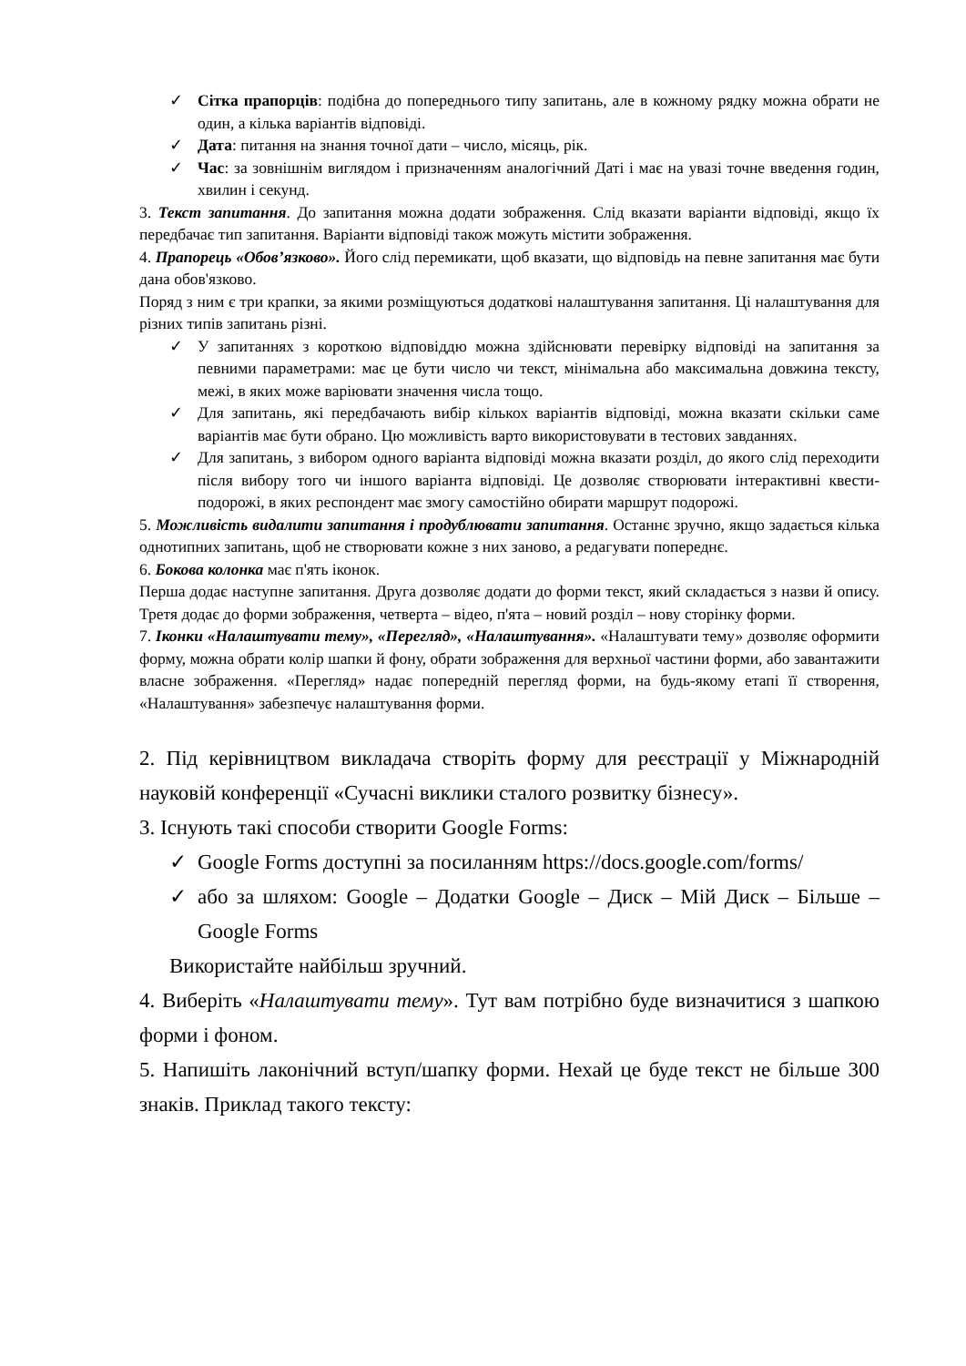✓ Сітка прапорців: подібна до попереднього типу запитань, але в кожному рядку можна обрати не один, а кілька варіантів відповіді.
✓ Дата: питання на знання точної дати – число, місяць, рік.
✓ Час: за зовнішнім виглядом і призначенням аналогічний Даті і має на увазі точне введення годин, хвилин і секунд.
3. Текст запитання. До запитання можна додати зображення. Слід вказати варіанти відповіді, якщо їх передбачає тип запитання. Варіанти відповіді також можуть містити зображення.
4. Прапорець «Обов’язково». Його слід перемикати, щоб вказати, що відповідь на певне запитання має бути дана обов'язково.
Поряд з ним є три крапки, за якими розміщуються додаткові налаштування запитання. Ці налаштування для різних типів запитань різні.
✓ У запитаннях з короткою відповіддю можна здійснювати перевірку відповіді на запитання за певними параметрами: має це бути число чи текст, мінімальна або максимальна довжина тексту, межі, в яких може варіювати значення числа тощо.
✓ Для запитань, які передбачають вибір кількох варіантів відповіді, можна вказати скільки саме варіантів має бути обрано. Цю можливість варто використовувати в тестових завданнях.
✓ Для запитань, з вибором одного варіанта відповіді можна вказати розділ, до якого слід переходити після вибору того чи іншого варіанта відповіді. Це дозволяє створювати інтерактивні квести-подорожі, в яких респондент має змогу самостійно обирати маршрут подорожі.
5. Можливість видалити запитання і продублювати запитання. Останнє зручно, якщо задається кілька однотипних запитань, щоб не створювати кожне з них заново, а редагувати попереднє.
6. Бокова колонка має п'ять іконок.
Перша додає наступне запитання. Друга дозволяє додати до форми текст, який складається з назви й опису. Третя додає до форми зображення, четверта – відео, п'ята – новий розділ – нову сторінку форми.
7. Іконки «Налаштувати тему», «Перегляд», «Налаштування». «Налаштувати тему» дозволяє оформити форму, можна обрати колір шапки й фону, обрати зображення для верхньої частини форми, або завантажити власне зображення. «Перегляд» надає попередній перегляд форми, на будь-якому етапі її створення, «Налаштування» забезпечує налаштування форми.
2. Під керівництвом викладача створіть форму для реєстрації у Міжнародній науковій конференції «Сучасні виклики сталого розвитку бізнесу».
3. Існують такі способи створити Google Forms:
✓ Google Forms доступні за посиланням https://docs.google.com/forms/
✓ або за шляхом: Google – Додатки Google – Диск – Мій Диск – Більше – Google Forms
Використайте найбільш зручний.
4. Виберіть «Налаштувати тему». Тут вам потрібно буде визначитися з шапкою форми і фоном.
5. Напишіть лаконічний вступ/шапку форми. Нехай це буде текст не більше 300 знаків. Приклад такого тексту: